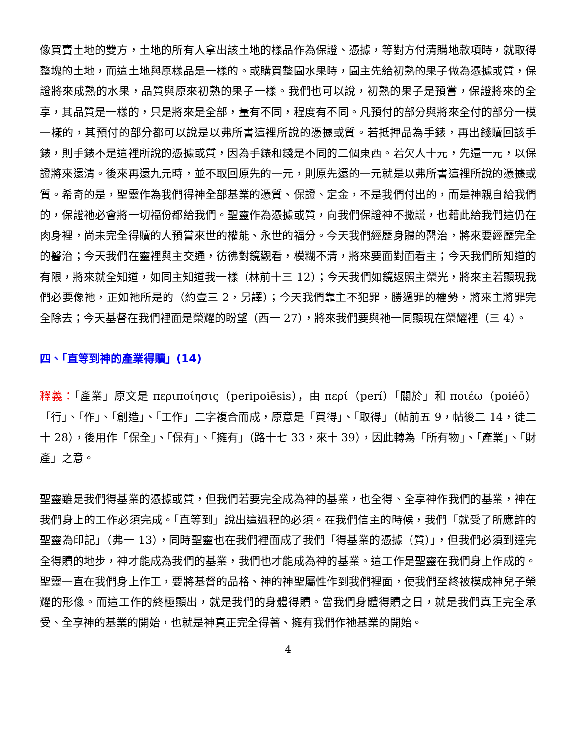像買賣土地的雙方，土地的所有人拿出該土地的樣品作為保證、憑據，等對方付清購地款項時，就取得整塊的土地，而這土地與原樣品是一樣的。或購買整園水果時，園主先給初熟的果子做為憑據或質，保證將來成熟的水果，品質與原來初熟的果子一樣。我們也可以說，初熟的果子是預嘗，保證將來的全享，其品質是一樣的，只是將來是全部，量有不同，程度有不同。凡預付的部分與將來全付的部分一模一樣的，其預付的部分都可以說是以弗所書這裡所說的憑據或質。若抵押品為手錶，再出錢贖回該手錶，則手錶不是這裡所說的憑據或質，因為手錶和錢是不同的二個東西。若欠人十元，先還一元，以保證將來還清。後來再還九元時，並不取回原先的一元，則原先還的一元就是以弗所書這裡所說的憑據或質。希奇的是，聖靈作為我們得神全部基業的憑質、保證、定金，不是我們付出的，而是神親自給我們的，保證祂必會將一切福份都給我們。聖靈作為憑據或質，向我們保證神不撒謊，也藉此給我們這仍在肉身裡，尚未完全得贖的人預嘗來世的權能、永世的福分。今天我們經歷身體的醫治，將來要經歷完全的醫治；今天我們在靈裡與主交通，彷彿對鏡觀看，模糊不清，將來要面對面看主；今天我們所知道的有限，將來就全知道，如同主知道我一樣（林前十三 12）；今天我們如鏡返照主榮光，將來主若顯現我們必要像祂，正如祂所是的（約壹三 2，另譯）；今天我們靠主不犯罪，勝過罪的權勢，將來主將罪完全除去；今天基督在我們裡面是榮耀的盼望（西一 27），將來我們要與祂一同顯現在榮耀裡（三 4）。
四、「直等到神的產業得贖」(14)
釋義：「產業」原文是 περιποίησις（peripoiēsis），由 περί（perí）「關於」和 ποιέω（poiéō）「行」、「作」、「創造」、「工作」二字複合而成，原意是「買得」、「取得」（帖前五 9，帖後二 14，徒二十 28），後用作「保全」、「保有」、「擁有」（路十七 33，來十 39），因此轉為「所有物」、「產業」、「財產」之意。
聖靈雖是我們得基業的憑據或質，但我們若要完全成為神的基業，也全得、全享神作我們的基業，神在我們身上的工作必須完成。「直等到」說出這過程的必須。在我們信主的時候，我們「就受了所應許的聖靈為印記」（弗一 13），同時聖靈也在我們裡面成了我們「得基業的憑據（質）」，但我們必須到達完全得贖的地步，神才能成為我們的基業，我們也才能成為神的基業。這工作是聖靈在我們身上作成的。聖靈一直在我們身上作工，要將基督的品格、神的神聖屬性作到我們裡面，使我們至終被模成神兒子榮耀的形像。而這工作的終極顯出，就是我們的身體得贖。當我們身體得贖之日，就是我們真正完全承受、全享神的基業的開始，也就是神真正完全得著、擁有我們作祂基業的開始。
4